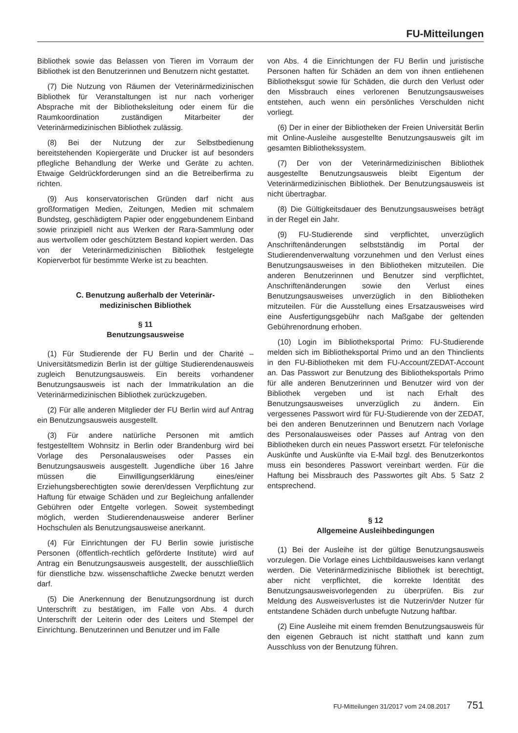FU-Mitteilungen
Bibliothek sowie das Belassen von Tieren im Vorraum der Bibliothek ist den Benutzerinnen und Benutzern nicht gestattet.
(7) Die Nutzung von Räumen der Veterinärmedizinischen Bibliothek für Veranstaltungen ist nur nach vorheriger Absprache mit der Bibliotheksleitung oder einem für die Raumkoordination zuständigen Mitarbeiter der Veterinärmedizinischen Bibliothek zulässig.
(8) Bei der Nutzung der zur Selbstbedienung bereitstehenden Kopiergeräte und Drucker ist auf besonders pflegliche Behandlung der Werke und Geräte zu achten. Etwaige Geldrückforderungen sind an die Betreiberfirma zu richten.
(9) Aus konservatorischen Gründen darf nicht aus großformatigen Medien, Zeitungen, Medien mit schmalem Bundsteg, geschädigtem Papier oder enggebundenem Einband sowie prinzipiell nicht aus Werken der Rara-Sammlung oder aus wertvollem oder geschütztem Bestand kopiert werden. Das von der Veterinärmedizinischen Bibliothek festgelegte Kopierverbot für bestimmte Werke ist zu beachten.
C. Benutzung außerhalb der Veterinär-
medizinischen Bibliothek
§ 11
Benutzungsausweise
(1) Für Studierende der FU Berlin und der Charité – Universitätsmedizin Berlin ist der gültige Studierendenausweis zugleich Benutzungsausweis. Ein bereits vorhandener Benutzungsausweis ist nach der Immatrikulation an die Veterinärmedizinischen Bibliothek zurückzugeben.
(2) Für alle anderen Mitglieder der FU Berlin wird auf Antrag ein Benutzungsausweis ausgestellt.
(3) Für andere natürliche Personen mit amtlich festgestelltem Wohnsitz in Berlin oder Brandenburg wird bei Vorlage des Personalausweises oder Passes ein Benutzungsausweis ausgestellt. Jugendliche über 16 Jahre müssen die Einwilligungserklärung eines/einer Erziehungsberechtigten sowie deren/dessen Verpflichtung zur Haftung für etwaige Schäden und zur Begleichung anfallender Gebühren oder Entgelte vorlegen. Soweit systembedingt möglich, werden Studierendenausweise anderer Berliner Hochschulen als Benutzungsausweise anerkannt.
(4) Für Einrichtungen der FU Berlin sowie juristische Personen (öffentlich-rechtlich geförderte Institute) wird auf Antrag ein Benutzungsausweis ausgestellt, der ausschließlich für dienstliche bzw. wissenschaftliche Zwecke benutzt werden darf.
(5) Die Anerkennung der Benutzungsordnung ist durch Unterschrift zu bestätigen, im Falle von Abs. 4 durch Unterschrift der Leiterin oder des Leiters und Stempel der Einrichtung. Benutzerinnen und Benutzer und im Falle
von Abs. 4 die Einrichtungen der FU Berlin und juristische Personen haften für Schäden an dem von ihnen entliehenen Bibliotheksgut sowie für Schäden, die durch den Verlust oder den Missbrauch eines verlorenen Benutzungsausweises entstehen, auch wenn ein persönliches Verschulden nicht vorliegt.
(6) Der in einer der Bibliotheken der Freien Universität Berlin mit Online-Ausleihe ausgestellte Benutzungsausweis gilt im gesamten Bibliothekssystem.
(7) Der von der Veterinärmedizinischen Bibliothek ausgestellte Benutzungsausweis bleibt Eigentum der Veterinärmedizinischen Bibliothek. Der Benutzungsausweis ist nicht übertragbar.
(8) Die Gültigkeitsdauer des Benutzungsausweises beträgt in der Regel ein Jahr.
(9) FU-Studierende sind verpflichtet, unverzüglich Anschriftenänderungen selbstständig im Portal der Studierendenverwaltung vorzunehmen und den Verlust eines Benutzungsausweises in den Bibliotheken mitzuteilen. Die anderen Benutzerinnen und Benutzer sind verpflichtet, Anschriftenänderungen sowie den Verlust eines Benutzungsausweises unverzüglich in den Bibliotheken mitzuteilen. Für die Ausstellung eines Ersatzausweises wird eine Ausfertigungsgebühr nach Maßgabe der geltenden Gebührenordnung erhoben.
(10) Login im Bibliotheksportal Primo: FU-Studierende melden sich im Bibliotheksportal Primo und an den Thinclients in den FU-Bibliotheken mit dem FU-Account/ZEDAT-Account an. Das Passwort zur Benutzung des Bibliotheksportals Primo für alle anderen Benutzerinnen und Benutzer wird von der Bibliothek vergeben und ist nach Erhalt des Benutzungsausweises unverzüglich zu ändern. Ein vergessenes Passwort wird für FU-Studierende von der ZEDAT, bei den anderen Benutzerinnen und Benutzern nach Vorlage des Personalausweises oder Passes auf Antrag von den Bibliotheken durch ein neues Passwort ersetzt. Für telefonische Auskünfte und Auskünfte via E-Mail bzgl. des Benutzerkontos muss ein besonderes Passwort vereinbart werden. Für die Haftung bei Missbrauch des Passwortes gilt Abs. 5 Satz 2 entsprechend.
§ 12
Allgemeine Ausleihbedingungen
(1) Bei der Ausleihe ist der gültige Benutzungsausweis vorzulegen. Die Vorlage eines Lichtbildausweises kann verlangt werden. Die Veterinärmedizinische Bibliothek ist berechtigt, aber nicht verpflichtet, die korrekte Identität des Benutzungsausweisvorlegenden zu überprüfen. Bis zur Meldung des Ausweisverlustes ist die Nutzerin/der Nutzer für entstandene Schäden durch unbefugte Nutzung haftbar.
(2) Eine Ausleihe mit einem fremden Benutzungsausweis für den eigenen Gebrauch ist nicht statthaft und kann zum Ausschluss von der Benutzung führen.
FU-Mitteilungen 31/2017 vom 24.08.2017 751